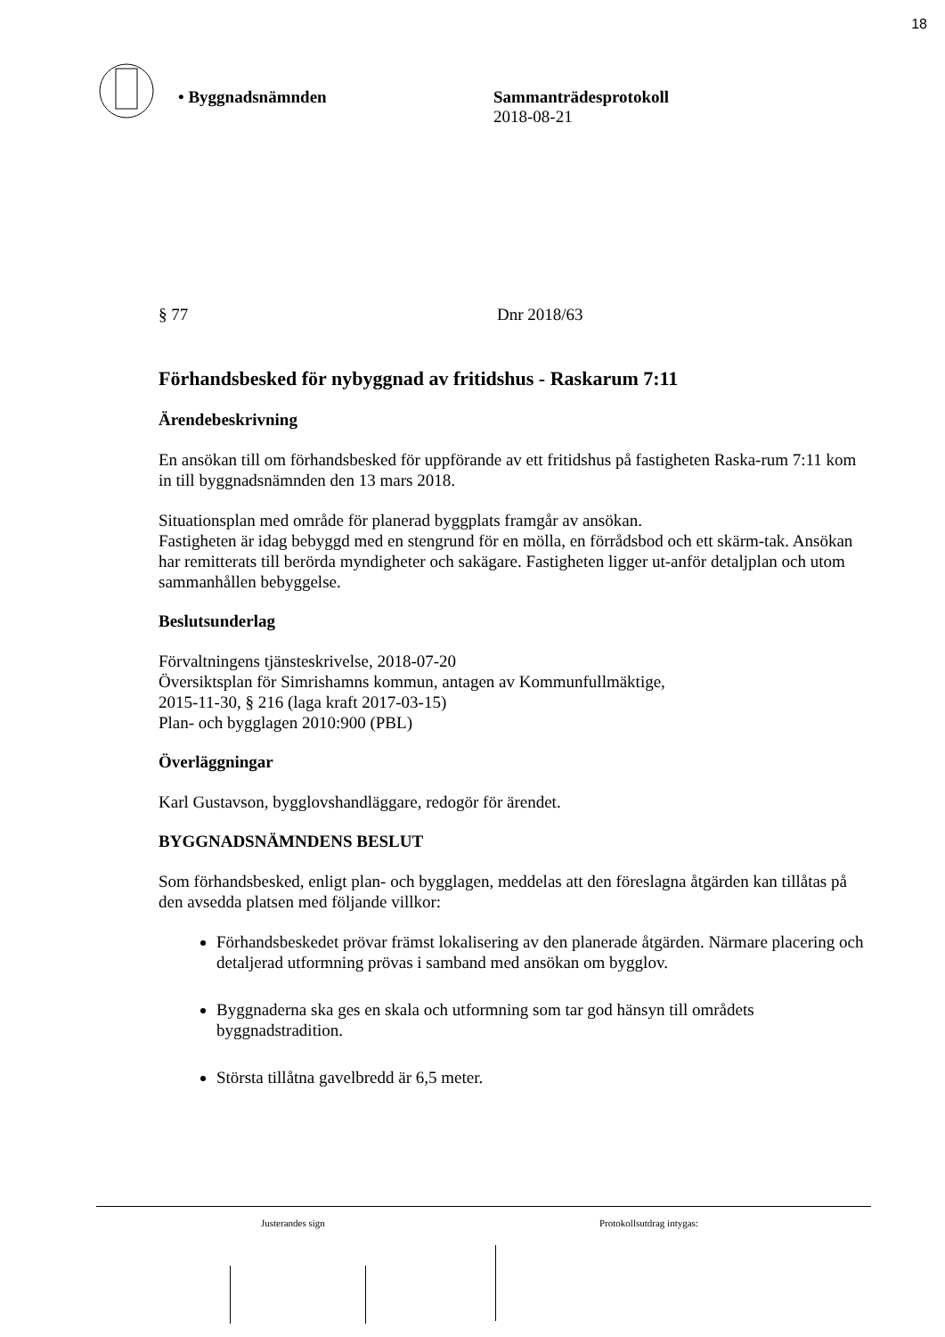18
• Byggnadsnämnden Sammanträdesprotokoll
2018-08-21
§ 77 Dnr 2018/63
Förhandsbesked för nybyggnad av fritidshus - Raskarum 7:11
Ärendebeskrivning
En ansökan till om förhandsbesked för uppförande av ett fritidshus på fastigheten Raska-rum 7:11 kom in till byggnadsnämnden den 13 mars 2018.
Situationsplan med område för planerad byggplats framgår av ansökan.
Fastigheten är idag bebyggd med en stengrund för en mölla, en förrådsbod och ett skärm-tak. Ansökan har remitterats till berörda myndigheter och sakägare. Fastigheten ligger ut-anför detaljplan och utom sammanhållen bebyggelse.
Beslutsunderlag
Förvaltningens tjänsteskrivelse, 2018-07-20
Översiktsplan för Simrishamns kommun, antagen av Kommunfullmäktige,
2015-11-30, § 216 (laga kraft 2017-03-15)
Plan- och bygglagen 2010:900 (PBL)
Överläggningar
Karl Gustavson, bygglovshandläggare, redogör för ärendet.
BYGGNADSNÄMNDENS BESLUT
Som förhandsbesked, enligt plan- och bygglagen, meddelas att den föreslagna åtgärden kan tillåtas på den avsedda platsen med följande villkor:
Förhandsbeskedet prövar främst lokalisering av den planerade åtgärden. Närmare placering och detaljerad utformning prövas i samband med ansökan om bygglov.
Byggnaderna ska ges en skala och utformning som tar god hänsyn till områdets byggnadstradition.
Största tillåtna gavelbredd är 6,5 meter.
Justerandes sign Protokollsutdrag intygas: